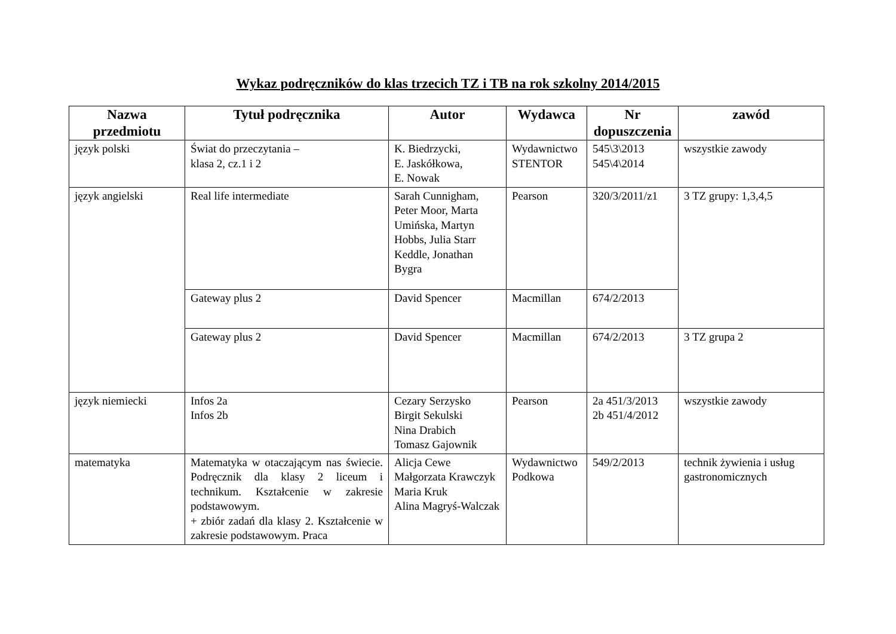Wykaz podręczników do klas trzecich TZ i TB na rok szkolny 2014/2015
| Nazwa przedmiotu | Tytuł podręcznika | Autor | Wydawca | Nr dopuszczenia | zawód |
| --- | --- | --- | --- | --- | --- |
| język polski | Świat do przeczytania – klasa 2, cz.1 i 2 | K. Biedrzycki, E. Jaskółkowa, E. Nowak | Wydawnictwo STENTOR | 545\3\2013 545\4\2014 | wszystkie zawody |
| język angielski | Real life intermediate | Sarah Cunnigham, Peter Moor, Marta Umińska, Martyn Hobbs, Julia Starr Keddle, Jonathan Bygra | Pearson | 320/3/2011/z1 | 3 TZ grupy: 1,3,4,5 |
| | Gateway plus 2 | David Spencer | Macmillan | 674/2/2013 | |
| | Gateway plus 2 | David Spencer | Macmillan | 674/2/2013 | 3 TZ grupa 2 |
| język niemiecki | Infos 2a Infos 2b | Cezary Serzysko Birgit Sekulski Nina Drabich Tomasz Gajownik | Pearson | 2a 451/3/2013 2b 451/4/2012 | wszystkie zawody |
| matematyka | Matematyka w otaczającym nas świecie. Podręcznik dla klasy 2 liceum i technikum. Kształcenie w zakresie podstawowym. + zbiór zadań dla klasy 2. Kształcenie w zakresie podstawowym. Praca | Alicja Cewe Małgorzata Krawczyk Maria Kruk Alina Magryś-Walczak | Wydawnictwo Podkowa | 549/2/2013 | technik żywienia i usług gastronomicznych |